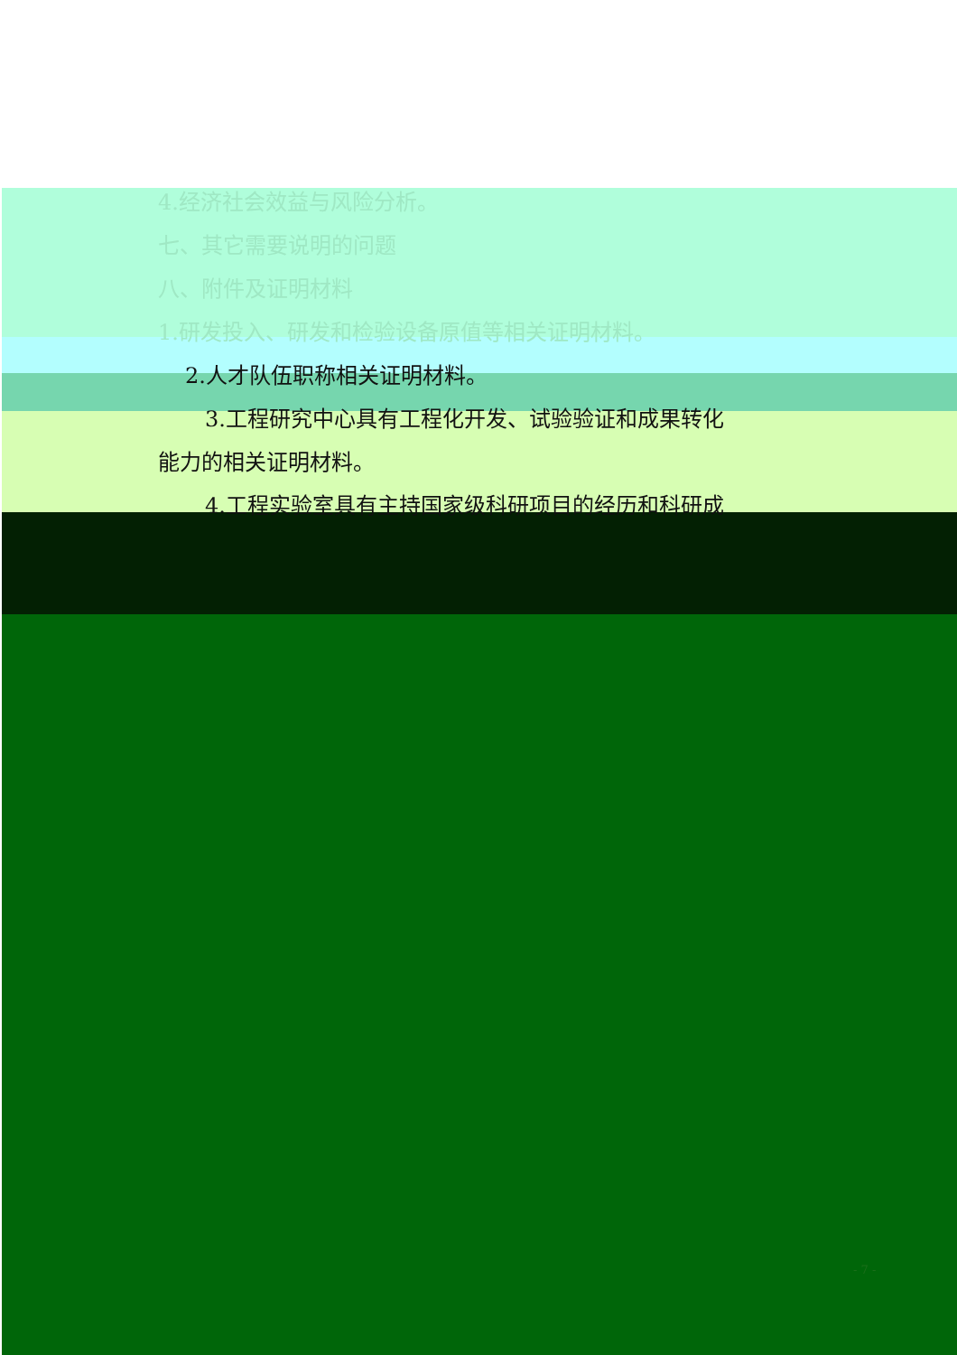4.经济社会效益与风险分析。
七、其它需要说明的问题
八、附件及证明材料
1.研发投入、研发和检验设备原值等相关证明材料。
2.人才队伍职称相关证明材料。
3.工程研究中心具有工程化开发、试验验证和成果转化
能力的相关证明材料。
4.工程实验室具有主持国家级科研项目的经历和科研成
- 7 -